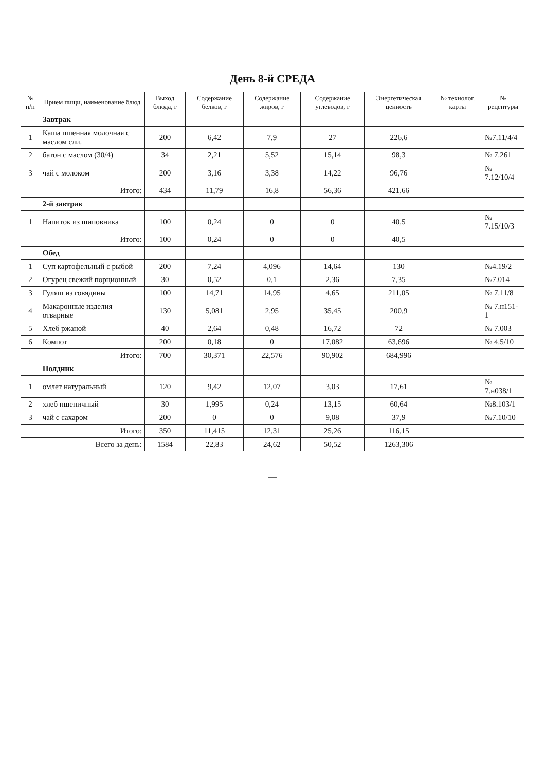День 8-й СРЕДА
| № п/п | Прием пищи, наименование блюд | Выход блюда, г | Содержание белков, г | Содержание жиров, г | Содержание углеводов, г | Энергетическая ценность | № технолог. карты | № рецептуры |
| --- | --- | --- | --- | --- | --- | --- | --- | --- |
| | Завтрак | | | | | | | |
| 1 | Каша пшенная молочная с маслом сли. | 200 | 6,42 | 7,9 | 27 | 226,6 | | №7.11/4/4 |
| 2 | батон с маслом (30/4) | 34 | 2,21 | 5,52 | 15,14 | 98,3 | | № 7.261 |
| 3 | чай с молоком | 200 | 3,16 | 3,38 | 14,22 | 96,76 | | № 7.12/10/4 |
| | Итого: | 434 | 11,79 | 16,8 | 56,36 | 421,66 | | |
| | 2-й завтрак | | | | | | | |
| 1 | Напиток из шиповника | 100 | 0,24 | 0 | 0 | 40,5 | | № 7.15/10/3 |
| | Итого: | 100 | 0,24 | 0 | 0 | 40,5 | | |
| | Обед | | | | | | | |
| 1 | Суп картофельный с рыбой | 200 | 7,24 | 4,096 | 14,64 | 130 | | №4.19/2 |
| 2 | Огурец свежий порционный | 30 | 0,52 | 0,1 | 2,36 | 7,35 | | №7.014 |
| 3 | Гуляш из говядины | 100 | 14,71 | 14,95 | 4,65 | 211,05 | | № 7.11/8 |
| 4 | Макаронные изделия отварные | 130 | 5,081 | 2,95 | 35,45 | 200,9 | | № 7.н151-1 |
| 5 | Хлеб ржаной | 40 | 2,64 | 0,48 | 16,72 | 72 | | № 7.003 |
| 6 | Компот | 200 | 0,18 | 0 | 17,082 | 63,696 | | № 4.5/10 |
| | Итого: | 700 | 30,371 | 22,576 | 90,902 | 684,996 | | |
| | Полдник | | | | | | | |
| 1 | омлет натуральный | 120 | 9,42 | 12,07 | 3,03 | 17,61 | | № 7.н038/1 |
| 2 | хлеб пшеничный | 30 | 1,995 | 0,24 | 13,15 | 60,64 | | №8.103/1 |
| 3 | чай с сахаром | 200 | 0 | 0 | 9,08 | 37,9 | | №7.10/10 |
| | Итого: | 350 | 11,415 | 12,31 | 25,26 | 116,15 | | |
| | Всего за день: | 1584 | 22,83 | 24,62 | 50,52 | 1263,306 | | |
—